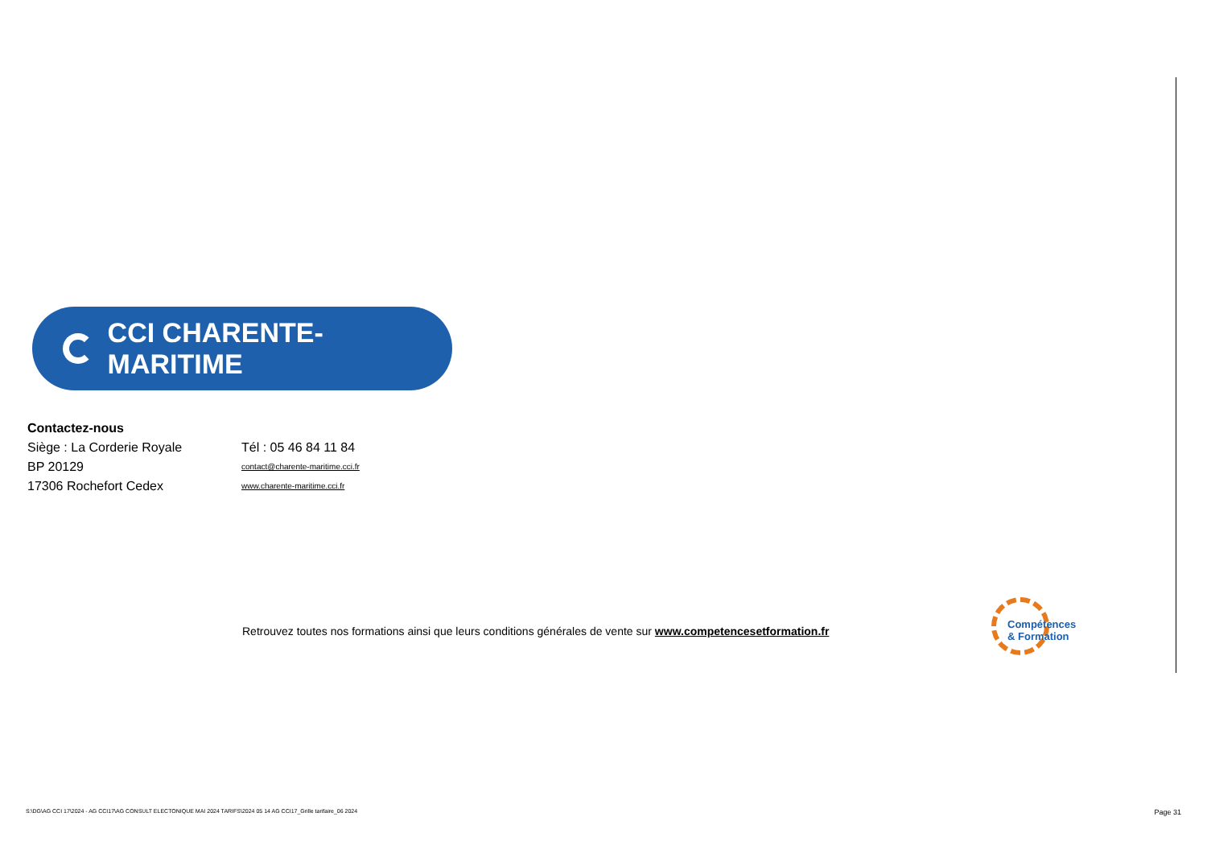CCI CHARENTE-MARITIME
Contactez-nous
Siège : La Corderie Royale Tél : 05 46 84 11 84
BP 20129
contact@charente-maritime.cci.fr
17306 Rochefort Cedex
www.charente-maritime.cci.fr
Retrouvez toutes nos formations ainsi que leurs conditions générales de vente sur www.competencesetformation.fr
Compétences
& Formation
S:\DG\AG CCI 17\2024 - AG CCI17\AG CONSULT ELECTONIQUE MAI 2024 TARIFS\2024 05 14 AG CCI17_Grille tarifaire_06 2024 Page 31